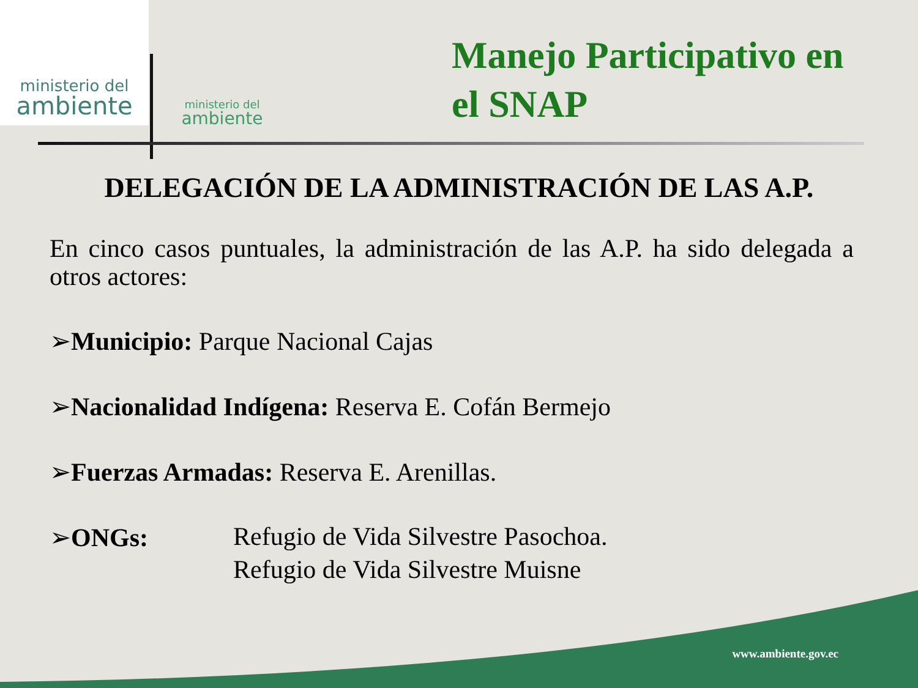ministerio del
ambiente
ministerio del
ambiente
Manejo Participativo en
el SNAP
DELEGACIÓN DE LA ADMINISTRACIÓN DE LAS A.P.
En cinco casos puntuales, la administración de las A.P. ha sido delegada a otros actores:
➢Municipio: Parque Nacional Cajas
➢Nacionalidad Indígena: Reserva E. Cofán Bermejo
➢Fuerzas Armadas: Reserva E. Arenillas.
➢ONGs: Refugio de Vida Silvestre Pasochoa.
Refugio de Vida Silvestre Muisne
www.ambiente.gov.ec